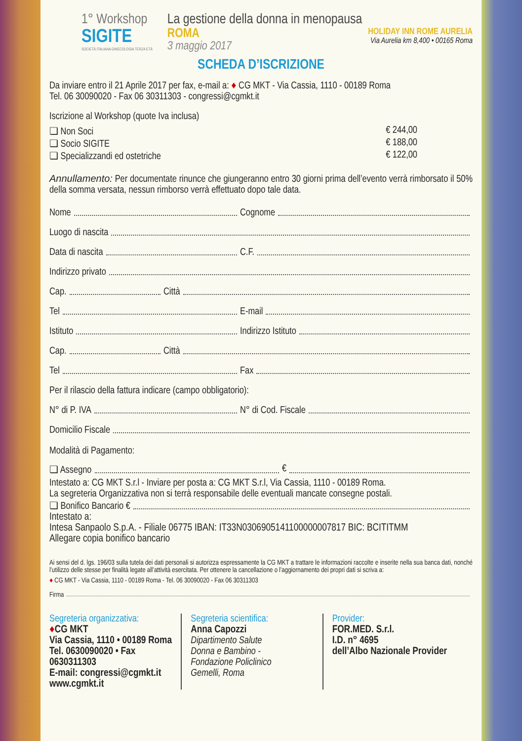1° Workshop
SIGITE
SOCIETÀ ITALIANA GINECOLOGIA TERZA ETÀ
La gestione della donna in menopausa
ROMA
3 maggio 2017
HOLIDAY INN ROME AURELIA
Via Aurelia km 8,400 • 00165 Roma
SCHEDA D’ISCRIZIONE
Da inviare entro il 21 Aprile 2017 per fax, e-mail a: ♦ CG MKT - Via Cassia, 1110 - 00189 Roma
Tel. 06 30090020 - Fax 06 30311303 - congressi@cgmkt.it
Iscrizione al Workshop (quote Iva inclusa)
❏ Non Soci € 244,00
❏ Socio SIGITE € 188,00
❏ Specializzandi ed ostetriche € 122,00
Annullamento: Per documentate rinunce che giungeranno entro 30 giorni prima dell’evento verrà rimborsato il 50% della somma versata, nessun rimborso verrà effettuato dopo tale data.
Nome Cognome
Luogo di nascita
Data di nascita C.F.
Indirizzo privato
Cap. Città
Tel E-mail
Istituto Indirizzo Istituto
Cap. Città
Tel Fax
Per il rilascio della fattura indicare (campo obbligatorio):
N° di P. IVA N° di Cod. Fiscale
Domicilio Fiscale
Modalità di Pagamento:
❏ Assegno €
Intestato a: CG MKT S.r.l - Inviare per posta a: CG MKT S.r.l, Via Cassia, 1110 - 00189 Roma.
La segreteria Organizzativa non si terrà responsabile delle eventuali mancate consegne postali.
❏ Bonifico Bancario €
Intestato a:
Intesa Sanpaolo S.p.A. - Filiale 06775 IBAN: IT33N0306905141100000007817 BIC: BCITITMM
Allegare copia bonifico bancario
Ai sensi del d. lgs. 196/03 sulla tutela dei dati personali si autorizza espressamente la CG MKT a trattare le informazioni raccolte e inserite nella sua banca dati, nonché l’utilizzo delle stesse per finalità legate all’attività esercitata. Per ottenere la cancellazione o l’aggiornamento dei propri dati si scriva a:
♦ CG MKT - Via Cassia, 1110 - 00189 Roma - Tel. 06 30090020 - Fax 06 30311303
Firma
Segreteria organizzativa:
♦CG MKT
Via Cassia, 1110 • 00189 Roma
Tel. 0630090020 • Fax 0630311303
E-mail: congressi@cgmkt.it
www.cgmkt.it
Segreteria scientifica:
Anna Capozzi
Dipartimento Salute
Donna e Bambino -
Fondazione Policlinico
Gemelli, Roma
Provider:
FOR.MED. S.r.l.
I.D. n° 4695
dell’Albo Nazionale Provider